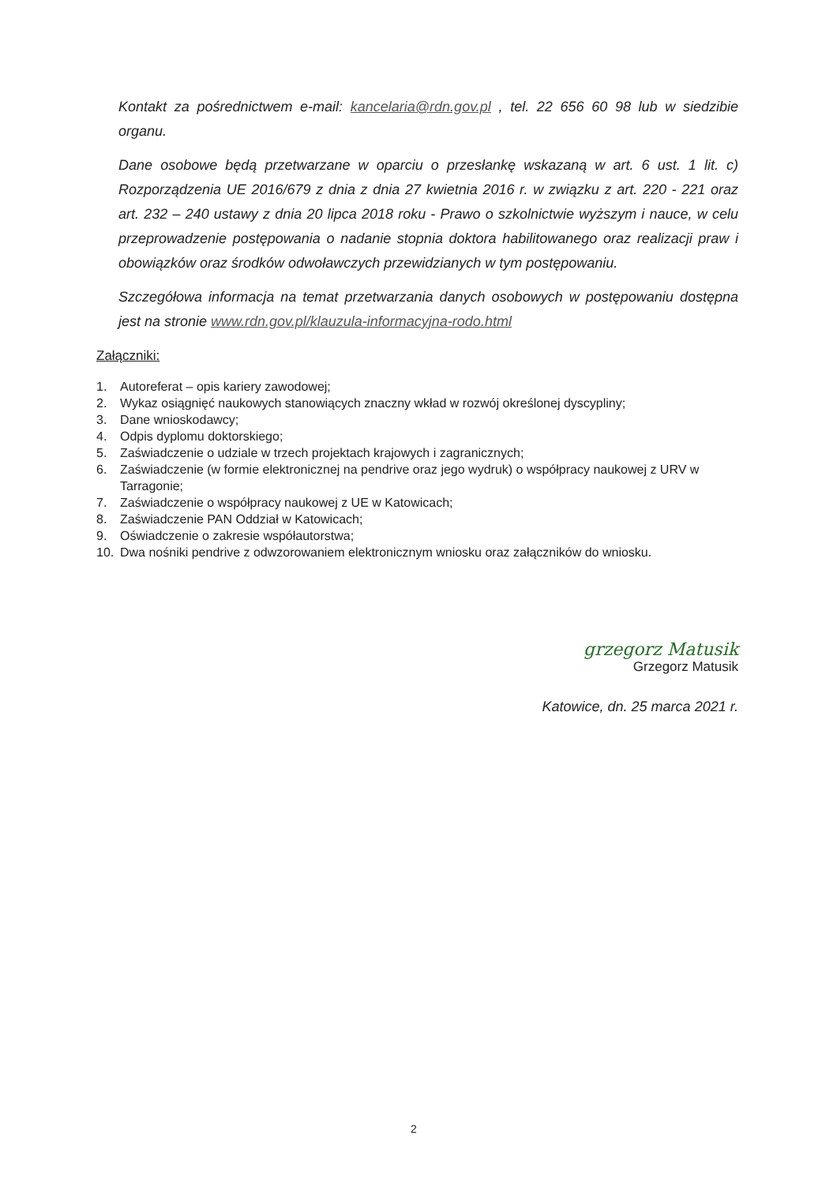Kontakt za pośrednictwem e-mail: kancelaria@rdn.gov.pl , tel. 22 656 60 98 lub w siedzibie organu.
Dane osobowe będą przetwarzane w oparciu o przesłankę wskazaną w art. 6 ust. 1 lit. c) Rozporządzenia UE 2016/679 z dnia z dnia 27 kwietnia 2016 r. w związku z art. 220 - 221 oraz art. 232 – 240 ustawy z dnia 20 lipca 2018 roku - Prawo o szkolnictwie wyższym i nauce, w celu przeprowadzenie postępowania o nadanie stopnia doktora habilitowanego oraz realizacji praw i obowiązków oraz środków odwoławczych przewidzianych w tym postępowaniu.
Szczegółowa informacja na temat przetwarzania danych osobowych w postępowaniu dostępna jest na stronie www.rdn.gov.pl/klauzula-informacyjna-rodo.html
Załączniki:
1. Autoreferat – opis kariery zawodowej;
2. Wykaz osiągnięć naukowych stanowiących znaczny wkład w rozwój określonej dyscypliny;
3. Dane wnioskodawcy;
4. Odpis dyplomu doktorskiego;
5. Zaświadczenie o udziale w trzech projektach krajowych i zagranicznych;
6. Zaświadczenie (w formie elektronicznej na pendrive oraz jego wydruk) o współpracy naukowej z URV w Tarragonie;
7. Zaświadczenie o współpracy naukowej z UE w Katowicach;
8. Zaświadczenie PAN Oddział w Katowicach;
9. Oświadczenie o zakresie współautorstwa;
10. Dwa nośniki pendrive z odwzorowaniem elektronicznym wniosku oraz załączników do wniosku.
grzegorz Matusik
Grzegorz Matusik
Katowice, dn. 25 marca 2021 r.
2